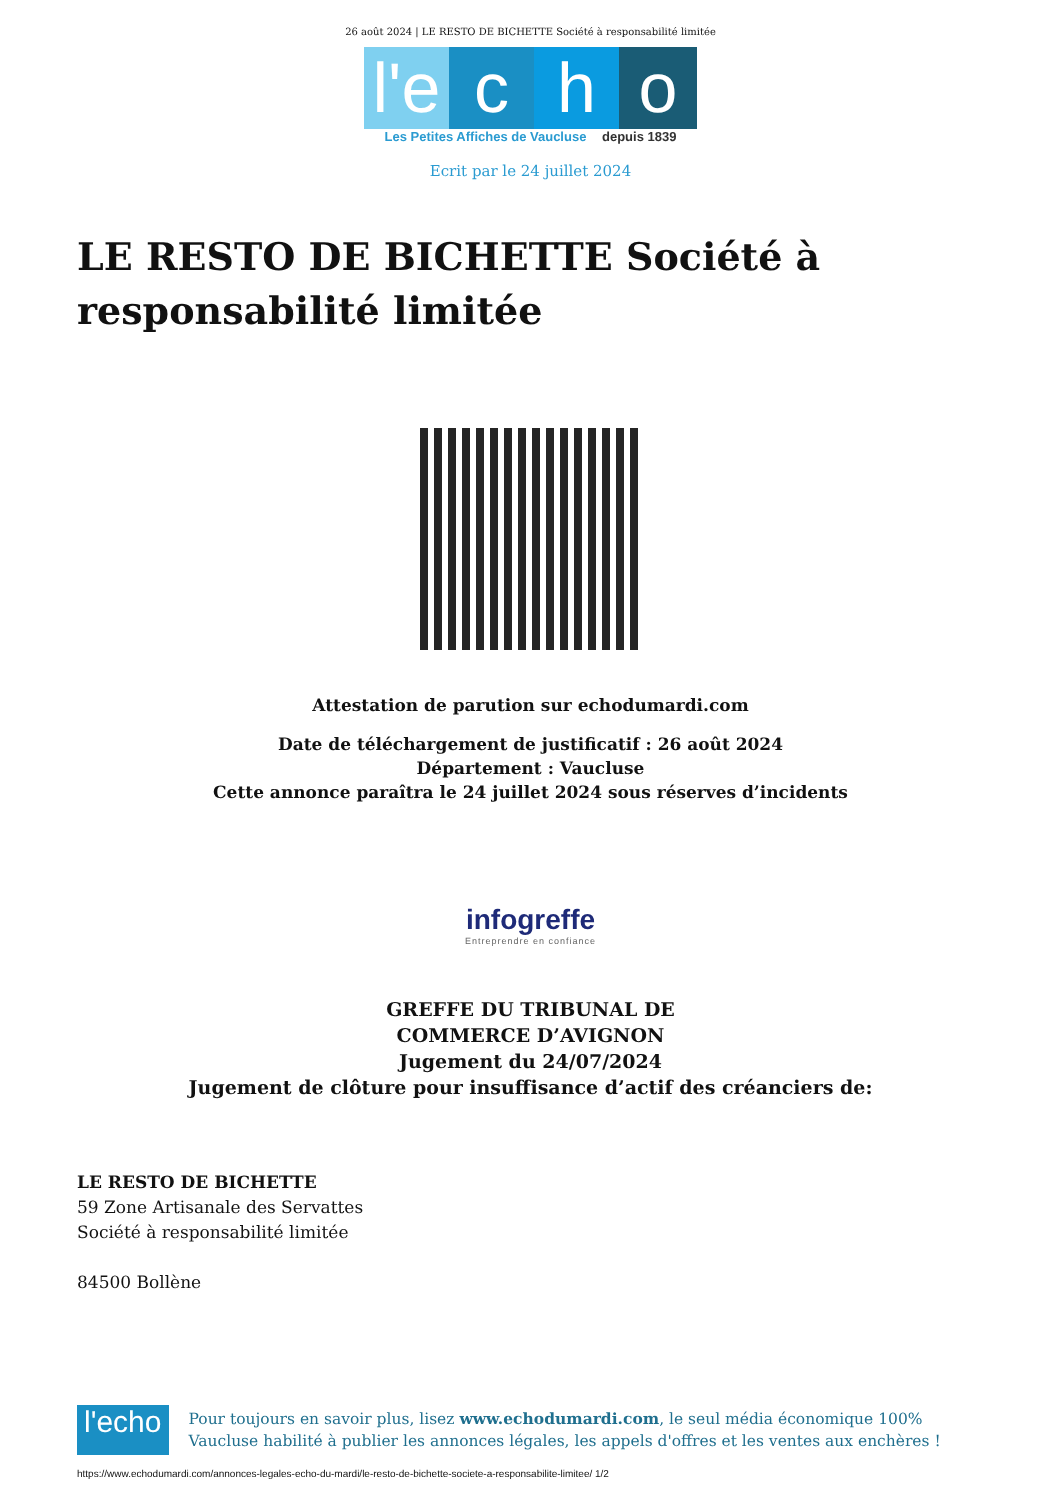26 août 2024 | LE RESTO DE BICHETTE Société à responsabilité limitée
l'e c h o
Les Petites Affiches de Vaucluse depuis 1839
Ecrit par le 24 juillet 2024
LE RESTO DE BICHETTE Société à responsabilité limitée
Attestation de parution sur echodumardi.com
Date de téléchargement de justificatif : 26 août 2024
Département : Vaucluse
Cette annonce paraîtra le 24 juillet 2024 sous réserves d’incidents
infogreffe
Entreprendre en confiance
GREFFE DU TRIBUNAL DE
COMMERCE D’AVIGNON
Jugement du 24/07/2024
Jugement de clôture pour insuffisance d’actif des créanciers de:
LE RESTO DE BICHETTE
59 Zone Artisanale des Servattes
Société à responsabilité limitée
84500 Bollène
l'echo
Pour toujours en savoir plus, lisez www.echodumardi.com, le seul média économique 100% Vaucluse habilité à publier les annonces légales, les appels d'offres et les ventes aux enchères !
https://www.echodumardi.com/annonces-legales-echo-du-mardi/le-resto-de-bichette-societe-a-responsabilite-limitee/ 1/2